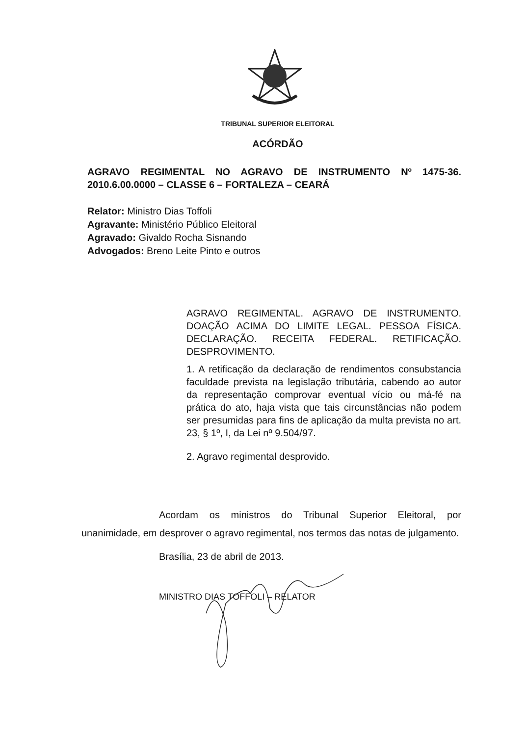TRIBUNAL SUPERIOR ELEITORAL
ACÓRDÃO
AGRAVO REGIMENTAL NO AGRAVO DE INSTRUMENTO Nº 1475-36. 2010.6.00.0000 – CLASSE 6 – FORTALEZA – CEARÁ
Relator: Ministro Dias Toffoli
Agravante: Ministério Público Eleitoral
Agravado: Givaldo Rocha Sisnando
Advogados: Breno Leite Pinto e outros
AGRAVO REGIMENTAL. AGRAVO DE INSTRUMENTO. DOAÇÃO ACIMA DO LIMITE LEGAL. PESSOA FÍSICA. DECLARAÇÃO. RECEITA FEDERAL. RETIFICAÇÃO. DESPROVIMENTO.
1. A retificação da declaração de rendimentos consubstancia faculdade prevista na legislação tributária, cabendo ao autor da representação comprovar eventual vício ou má-fé na prática do ato, haja vista que tais circunstâncias não podem ser presumidas para fins de aplicação da multa prevista no art. 23, § 1º, I, da Lei nº 9.504/97.
2. Agravo regimental desprovido.
Acordam os ministros do Tribunal Superior Eleitoral, por unanimidade, em desprover o agravo regimental, nos termos das notas de julgamento.
Brasília, 23 de abril de 2013.
MINISTRO DIAS TOFFOLI – RELATOR